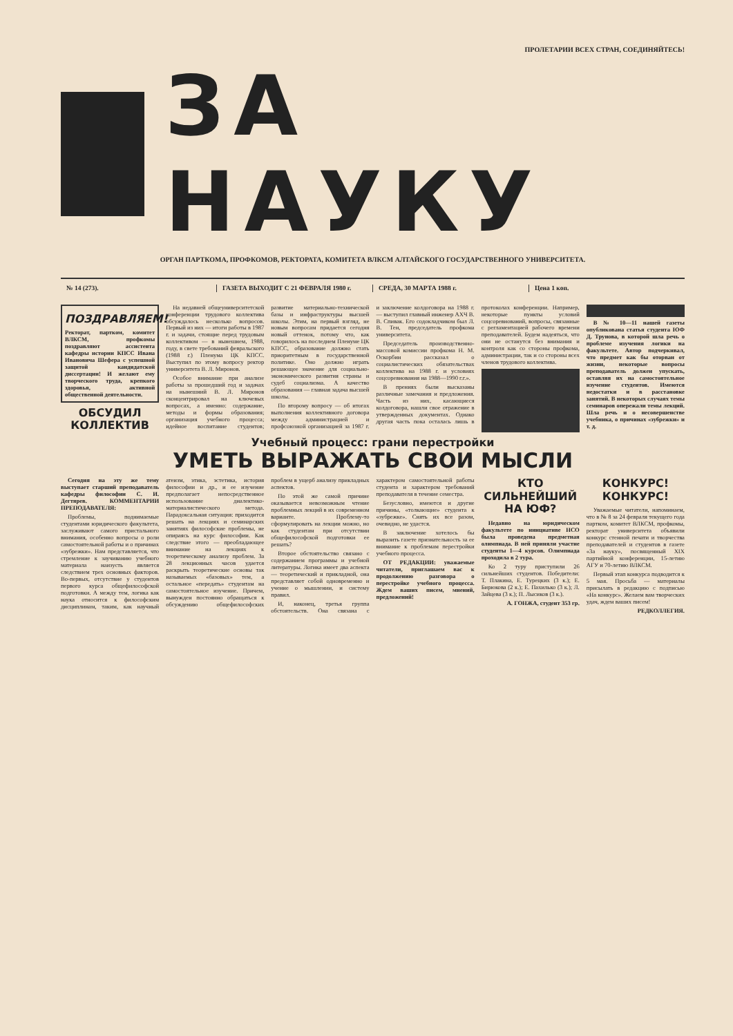ПРОЛЕТАРИИ ВСЕХ СТРАН, СОЕДИНЯЙТЕСЬ!
ЗА НАУКУ
ОРГАН ПАРТКОМА, ПРОФКОМОВ, РЕКТОРАТА, КОМИТЕТА ВЛКСМ АЛТАЙСКОГО ГОСУДАРСТВЕННОГО УНИВЕРСИТЕТА.
№ 14 (273). ГАЗЕТА ВЫХОДИТ С 21 ФЕВРАЛЯ 1980 г.
СРЕДА, 30 МАРТА 1988 г. Цена 1 коп.
ПОЗДРАВЛЯЕМ!
Ректорат, партком, комитет ВЛКСМ, профкомы поздравляют ассистента кафедры истории КПСС Ивана Ивановича Шефера с успешной защитой кандидатской диссертации! И желают ему творческого труда, крепкого здоровья, активной общественной деятельности.
ОБСУДИЛ КОЛЛЕКТИВ
На недавней общеуниверситетской конференции трудового коллектива обсуждалось несколько вопросов. Первый из них — итоги работы в 1987 г. и задачи, стоящие перед трудовым коллективом — в нынешнем, 1988, году, в свете требований февральского (1988 г.) Пленума ЦК КПСС. Выступил по этому вопросу ректор университета В. Л. Миронов.
Особое внимание при анализе работы за прошедший год и задачах на нынешний В. Л. Миронов сконцентрировал на ключевых вопросах, а именно: содержание, методы и формы образования; организация учебного процесса; идейное воспитание студентов; развитие материально-технической базы и инфраструктуры высшей школы. Этим, на первый взгляд, не новым вопросам придается сегодня новый оттенок, потому что, как говорилось на последнем Пленуме ЦК КПСС, образование должно стать приоритетным в государственной политике. Оно должно играть решающее значение для социально-экономического развития страны и судеб социализма. А качество образования — главная задача высшей школы.
По второму вопросу — об итогах выполнения коллективного договора между администрацией и профсоюзной организацией за 1987 г. и заключение колдоговора на 1988 г. — выступил главный инженер АХЧ В. В. Спивак. Его содокладчиком был Л. В. Тен, председатель профкома университета.
Председатель производственно-массовой комиссии профкома Н. М. Оскорбин рассказал о социалистических обязательствах коллектива на 1988 г. и условиях соцсоревнования на 1988—1990 г.г.».
В прениях были высказаны различные замечания и предложения. Часть из них, касающиеся колдоговора, нашли свое отражение в утвержденных документах. Однако другая часть пока осталась лишь в протоколах конференции. Например, некоторые пункты условий соцсоревнований, вопросы, связанные с регламентацией рабочего времени преподавателей. Будем надеяться, что они не останутся без внимания и контроля как со стороны профкома, администрации, так и со стороны всех членов трудового коллектива.
В № 10—11 нашей газеты опубликована статья студента ЮФ Д. Трунова, в которой шла речь о проблеме изучения логики на факультете. Автор подчеркивал, что предмет как бы оторван от жизни, некоторые вопросы преподаватель должен упускать, оставляя их на самостоятельное изучение студентов. Имеются недостатки и в расстановке занятий. В некоторых случаях темы семинаров опережали темы лекций. Шла речь и о несовершенстве учебника, о причинах «зубрежки» и т. д.
Учебный процесс: грани перестройки
УМЕТЬ ВЫРАЖАТЬ СВОИ МЫСЛИ
Сегодня на эту же тему выступает старший преподаватель кафедры философии С. И. Дегтярев. КОММЕНТАРИИ ПРЕПОДАВАТЕЛЯ:
Проблемы, поднимаемые студентами юридического факультета, заслуживают самого пристального внимания, особенно вопросы о роли самостоятельной работы и о причинах «зубрежки». Нам представляется, что стремление к заучиванию учебного материала наизусть является следствием трех основных факторов. Во-первых, отсутствие у студентов первого курса общефилософской подготовки. А между тем, логика как наука относится к философским дисциплинам, таким, как научный атеизм, этика, эстетика, история философии и др., и ее изучение предполагает непосредственное использование диалектико-материалистического метода. Парадоксальная ситуация: приходится решать на лекциях и семинарских занятиях философские проблемы, не опираясь на курс философии. Как следствие этого — преобладающее внимание на лекциях к теоретическому анализу проблем. За 28 лекционных часов удается раскрыть теоретические основы так называемых «базовых» тем, а остальное «передать» студентам на самостоятельное изучение. Причем, вынужден постоянно обращаться к обсуждению общефилософских проблем в ущерб анализу прикладных аспектов.
По этой же самой причине оказывается невозможным чтение проблемных лекций в их современном варианте. Проблему-то сформулировать на лекции можно, но как студентам при отсутствии общефилософской подготовки ее решать?
Второе обстоятельство связано с содержанием программы и учебной литературы. Логика имеет два аспекта — теоретический и прикладной, она представляет собой одновременно и учение о мышлении, и систему правил.
И, наконец, третья группа обстоятельств. Она связана с характером самостоятельной работы студента и характером требований преподавателя в течение семестра.
Безусловно, имеются и другие причины, «толкающие» студента к «зубрежке». Снять их все разом, очевидно, не удастся.
В заключение хотелось бы выразить газете признательность за ее внимание к проблемам перестройки учебного процесса.
ОТ РЕДАКЦИИ: уважаемые читатели, приглашаем вас к продолжению разговора о перестройке учебного процесса. Ждем ваших писем, мнений, предложений!
КТО СИЛЬНЕЙШИЙ НА ЮФ?
Недавно на юридическом факультете по инициативе НСО была проведена предметная олимпиада. В ней приняли участие студенты 1—4 курсов. Олимпиада проходила в 2 тура.
Ко 2 туру приступили 26 сильнейших студентов. Победители: Т. Плакина, Е. Турецких (3 к.); Е. Бирюкова (2 к.); Е. Пахилько (3 к.); Л. Зайцева (3 к.); П. Лысиков (3 к.).
А. ГОНЖА, студент 353 гр.
КОНКУРС! КОНКУРС!
Уважаемые читатели, напоминаем, что в № 8 за 24 февраля текущего года партком, комитет ВЛКСМ, профкомы, ректорат университета объявили конкурс стенной печати и творчества преподавателей и студентов в газете «За науку», посвященный XIX партийной конференции, 15-летию АГУ и 70-летию ВЛКСМ.
Первый этап конкурса подводится к 5 мая. Просьба — материалы присылать в редакцию с подписью «На конкурс». Желаем вам творческих удач, ждем ваших писем!
РЕДКОЛЛЕГИЯ.